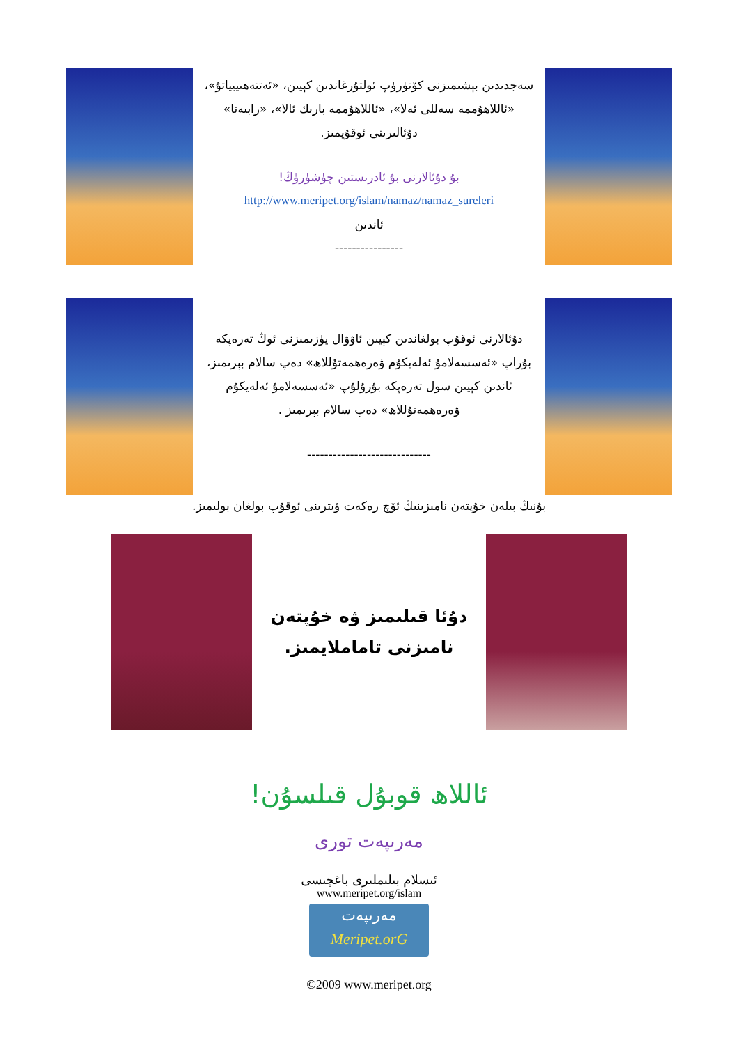سەجدىدىن بېشىمىزنى كۆتۈرۈپ ئولتۇرغاندىن كېيىن، «ئەتتەھىييياتۇ»، «ئاللاھۇممە سەللى ئەلا»، «ئاللاھۇممە بارىك ئالا»، «رابىەنا» دۇئالىرىنى ئوقۇيمىز.
بۇ دۇئالارنى بۇ ئادرىستىن چۈشۈرۈڭ!
http://www.meripet.org/islam/namaz/namaz_sureleri
ئاندىن
----------------
دۇئالارنى ئوقۇپ بولغاندىن كېيىن ئاۋۋال يۈزىمىزنى ئوڭ تەرەپكە بۇراپ «ئەسسەلامۇ ئەلەيكۇم ۋەرەھمەتۇللاھ» دەپ سالام بېرىمىز، ئاندىن كېيىن سول تەرەپكە بۇرۇلۇپ «ئەسسەلامۇ ئەلەيكۇم ۋەرەھمەتۇللاھ» دەپ سالام بېرىمىز .
-----------------------------
بۇنىڭ بىلەن خۇپتەن نامىزىنىڭ ئۆچ رەكەت ۋىترىنى ئوقۇپ بولغان بولىمىز.
دۇئا قىلىمىز ۋە خۇپتەن نامىزنى تاماملايمىز.
ئاللاھ قوبۇل قىلسۇن!
مەرىپەت تورى
ئىسلام بىلىملىرى باغچىسى
www.meripet.org/islam
مەرىپەت
Meripet.orG
©2009 www.meripet.org